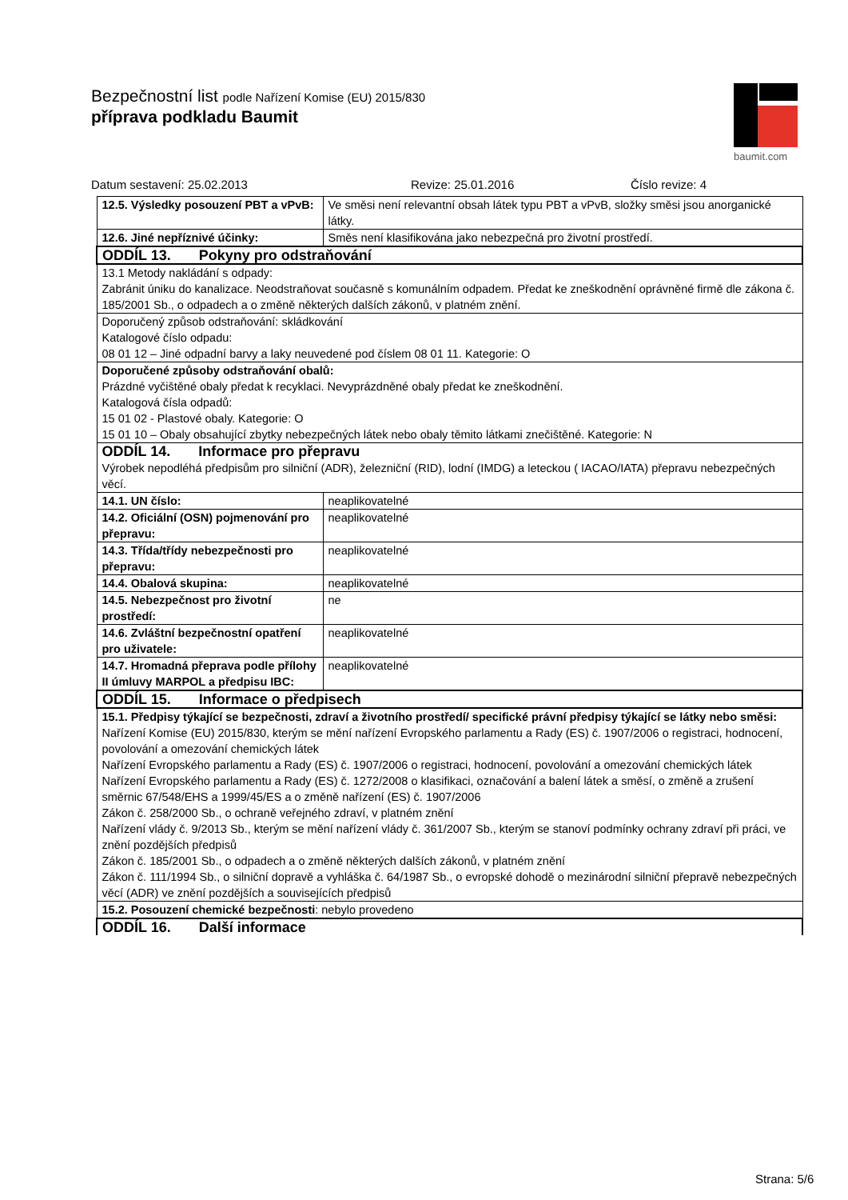Bezpečnostní list podle Nařízení Komise (EU) 2015/830
příprava podkladu Baumit
baumit.com
Datum sestavení: 25.02.2013 Revize: 25.01.2016 Číslo revize: 4
| 12.5. Výsledky posouzení PBT a vPvB: | Ve směsi není relevantní obsah látek typu PBT a vPvB, složky směsi jsou anorganické látky. |
| 12.6. Jiné nepříznivé účinky: | Směs není klasifikována jako nebezpečná pro životní prostředí. |
| ODDÍL 13. Pokyny pro odstraňování | |
| 13.1 Metody nakládání s odpady: Zabránit úniku do kanalizace. Neodstraňovat současně s komunálním odpadem. Předat ke zneškodnění oprávněné firmě dle zákona č. 185/2001 Sb., o odpadech a o změně některých dalších zákonů, v platném znění. | |
| Doporučený způsob odstraňování: skládkování Katalogové číslo odpadu: 08 01 12 – Jiné odpadní barvy a laky neuvedené pod číslem 08 01 11. Kategorie: O | |
| Doporučené způsoby odstraňování obalů: Prázdné vyčištěné obaly předat k recyklaci. Nevyprázdněné obaly předat ke zneškodnění. Katalogová čísla odpadů: 15 01 02 - Plastové obaly. Kategorie: O 15 01 10 – Obaly obsahující zbytky nebezpečných látek nebo obaly těmito látkami znečištěné. Kategorie: N | |
| ODDÍL 14. Informace pro přepravu Výrobek nepodléhá předpisům pro silniční (ADR), železniční (RID), lodní (IMDG) a leteckou ( IACAO/IATA) přepravu nebezpečných věcí. | |
| 14.1. UN číslo: | neaplikovatelné |
| 14.2. Oficiální (OSN) pojmenování pro přepravu: | neaplikovatelné |
| 14.3. Třída/třídy nebezpečnosti pro přepravu: | neaplikovatelné |
| 14.4. Obalová skupina: | neaplikovatelné |
| 14.5. Nebezpečnost pro životní prostředí: | ne |
| 14.6. Zvláštní bezpečnostní opatření pro uživatele: | neaplikovatelné |
| 14.7. Hromadná přeprava podle přílohy II úmluvy MARPOL a předpisu IBC: | neaplikovatelné |
| ODDÍL 15. Informace o předpisech | |
| 15.1. Předpisy týkající se bezpečnosti, zdraví a životního prostředí/ specifické právní předpisy týkající se látky nebo směsi: Nařízení Komise (EU) 2015/830, kterým se mění nařízení Evropského parlamentu a Rady (ES) č. 1907/2006 o registraci, hodnocení, povolování a omezování chemických látek Nařízení Evropského parlamentu a Rady (ES) č. 1907/2006 o registraci, hodnocení, povolování a omezování chemických látek Nařízení Evropského parlamentu a Rady (ES) č. 1272/2008 o klasifikaci, označování a balení látek a směsí, o změně a zrušení směrnic 67/548/EHS a 1999/45/ES a o změně nařízení (ES) č. 1907/2006 Zákon č. 258/2000 Sb., o ochraně veřejného zdraví, v platném znění Nařízení vlády č. 9/2013 Sb., kterým se mění nařízení vlády č. 361/2007 Sb., kterým se stanoví podmínky ochrany zdraví při práci, ve znění pozdějších předpisů Zákon č. 185/2001 Sb., o odpadech a o změně některých dalších zákonů, v platném znění Zákon č. 111/1994 Sb., o silniční dopravě a vyhláška č. 64/1987 Sb., o evropské dohodě o mezinárodní silniční přepravě nebezpečných věcí (ADR) ve znění pozdějších a souvisejících předpisů | |
| 15.2. Posouzení chemické bezpečnosti : nebylo provedeno | |
| ODDÍL 16. Další informace | |
Strana: 5/6